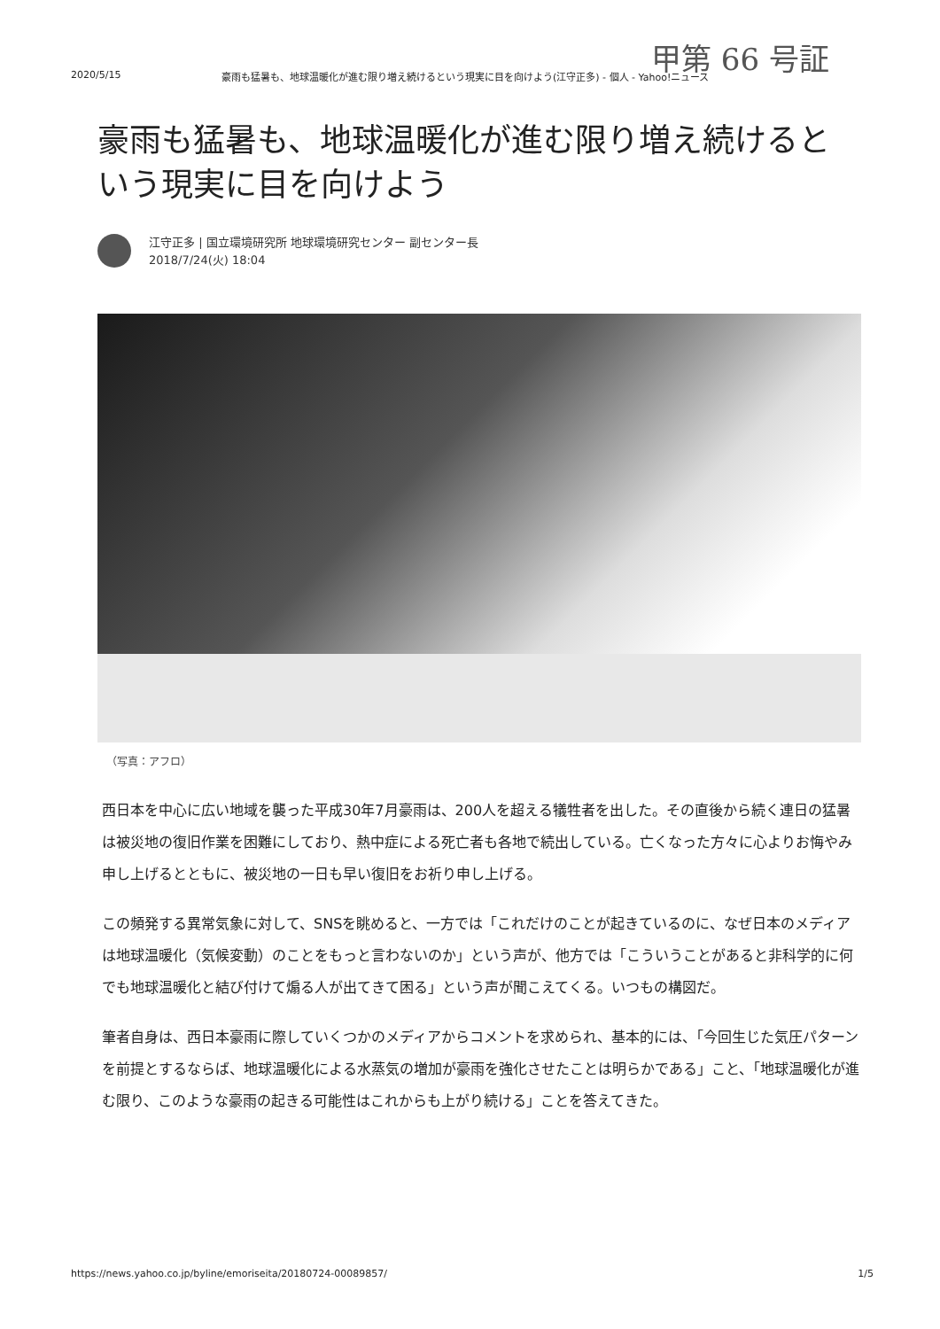甲第 66 号証
2020/5/15 豪雨も猛暑も、地球温暖化が進む限り増え続けるという現実に目を向けよう(江守正多) - 個人 - Yahoo!ニュース
豪雨も猛暑も、地球温暖化が進む限り増え続けるという現実に目を向けよう
江守正多 | 国立環境研究所 地球環境研究センター 副センター長
2018/7/24(火) 18:04
（写真：アフロ）
西日本を中心に広い地域を襲った平成30年7月豪雨は、200人を超える犠牲者を出した。その直後から続く連日の猛暑は被災地の復旧作業を困難にしており、熱中症による死亡者も各地で続出している。亡くなった方々に心よりお悔やみ申し上げるとともに、被災地の一日も早い復旧をお祈り申し上げる。
この頻発する異常気象に対して、SNSを眺めると、一方では「これだけのことが起きているのに、なぜ日本のメディアは地球温暖化（気候変動）のことをもっと言わないのか」という声が、他方では「こういうことがあると非科学的に何でも地球温暖化と結び付けて煽る人が出てきて困る」という声が聞こえてくる。いつもの構図だ。
筆者自身は、西日本豪雨に際していくつかのメディアからコメントを求められ、基本的には、「今回生じた気圧パターンを前提とするならば、地球温暖化による水蒸気の増加が豪雨を強化させたことは明らかである」こと、「地球温暖化が進む限り、このような豪雨の起きる可能性はこれからも上がり続ける」ことを答えてきた。
https://news.yahoo.co.jp/byline/emoriseita/20180724-00089857/ 1/5